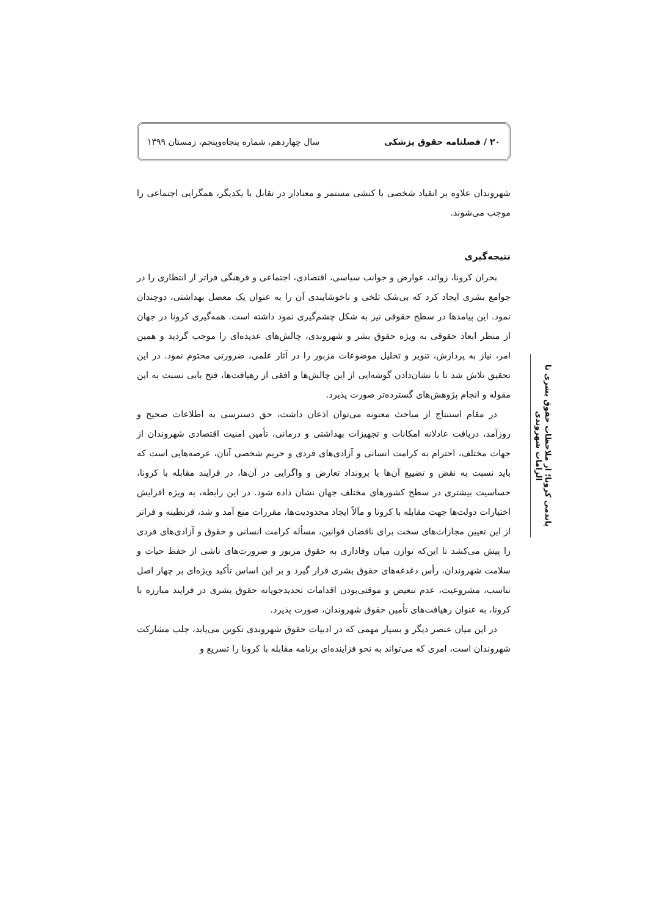۲۰ / فصلنامه حقوق پزشکی سال چهاردهم، شماره پنجاه‌وپنجم، زمستان ۱۳۹۹
شهروندان علاوه بر انقیاد شخصی با کنشی مستمر و معنادار در تقابل با یکدیگر، همگرایی اجتماعی را موجب می‌شوند.
نتیجه‌گیری
بحران کرونا، زوائد، عوارض و جوانب سیاسی، اقتصادی، اجتماعی و فرهنگی فراتر از انتظاری را در جوامع بشری ایجاد کرد که بی‌شک تلخی و ناخوشایندی آن را به عنوان یک معضل بهداشتی، دوچندان نمود. این پیامدها در سطح حقوقی نیز به شکل چشم‌گیری نمود داشته است. همه‌گیری کرونا در جهان از منظر ابعاد حقوقی به ویژه حقوق بشر و شهروندی، چالش‌های عدیده‌ای را موجب گردید و همین امر، نیاز به پردازش، تنویر و تحلیل موضوعات مزبور را در آثار علمی، ضرورتی محتوم نمود. در این تحقیق تلاش شد تا با نشان‌دادن گوشه‌ایی از این چالش‌ها و افقی از رهیافت‌ها، فتح بابی نسبت به این مقوله و انجام پژوهش‌های گسترده‌تر صورت پذیرد.
در مقام استنتاج از مباحث معنونه می‌توان اذعان داشت، حق دسترسی به اطلاعات صحیح و روزآمد، دریافت عادلانه امکانات و تجهیزات بهداشتی و درمانی، تأمین امنیت اقتصادی شهروندان از جهات مختلف، احترام به کرامت انسانی و آزادی‌های فردی و حریم شخصی آنان، عرصه‌هایی است که باید نسبت به نقض و تضییع آن‌ها یا برونداد تعارض و واگرایی در آن‌ها، در فرایند مقابله با کرونا، حساسیت بیشتری در سطح کشورهای مختلف جهان نشان داده شود. در این رابطه، به ویژه افزایش اختیارات دولت‌ها جهت مقابله با کرونا و مآلاً ایجاد محدودیت‌ها، مقررات منع آمد و شد، قرنطینه و فراتر از این تعیین مجازات‌های سخت برای ناقضان قوانین، مسأله کرامت انسانی و حقوق و آزادی‌های فردی را پیش می‌کشد تا این‌که توازن میان وفاداری به حقوق مزبور و ضرورت‌های ناشی از حفظ حیات و سلامت شهروندان، رأس دغدغه‌های حقوق بشری قرار گیرد و بر این اساس تأکید ویژه‌ای بر چهار اصل تناسب، مشروعیت، عدم تبعیض و موقتی‌بودن اقدامات تحدیدجویانه حقوق بشری در فرایند مبارزه با کرونا، به عنوان رهیافت‌های تأمین حقوق شهروندان، صورت پذیرد.
در این میان عنصر دیگر و بسیار مهمی که در ادبیات حقوق شهروندی تکوین می‌یابد، جلب مشارکت شهروندان است، امری که می‌تواند به نحو فزاینده‌ای برنامه مقابله با کرونا را تسریع و
پاندمی کرونا؛ از ملاحظات حقوق بشری تا الزامات شهروندی